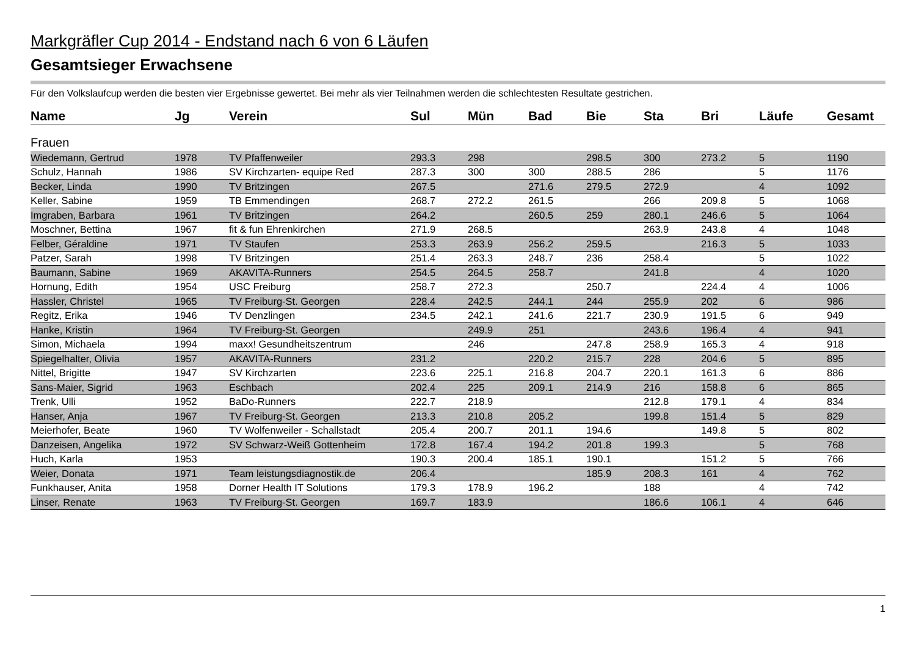Markgräfler Cup 2014 - Endstand nach 6 von 6 Läufen
Gesamtsieger Erwachsene
Für den Volkslaufcup werden die besten vier Ergebnisse gewertet. Bei mehr als vier Teilnahmen werden die schlechtesten Resultate gestrichen.
| Name | Jg | Verein | Sul | Mün | Bad | Bie | Sta | Bri | Läufe | Gesamt |
| --- | --- | --- | --- | --- | --- | --- | --- | --- | --- | --- |
| Frauen | | | | | | | | | | |
| Wiedemann, Gertrud | 1978 | TV Pfaffenweiler | 293.3 | 298 | | 298.5 | 300 | 273.2 | 5 | 1190 |
| Schulz, Hannah | 1986 | SV Kirchzarten- equipe Red | 287.3 | 300 | 300 | 288.5 | 286 | | 5 | 1176 |
| Becker, Linda | 1990 | TV Britzingen | 267.5 | | 271.6 | 279.5 | 272.9 | | 4 | 1092 |
| Keller, Sabine | 1959 | TB Emmendingen | 268.7 | 272.2 | 261.5 | | 266 | 209.8 | 5 | 1068 |
| Imgraben, Barbara | 1961 | TV Britzingen | 264.2 | | 260.5 | 259 | 280.1 | 246.6 | 5 | 1064 |
| Moschner, Bettina | 1967 | fit & fun Ehrenkirchen | 271.9 | 268.5 | | | 263.9 | 243.8 | 4 | 1048 |
| Felber, Géraldine | 1971 | TV Staufen | 253.3 | 263.9 | 256.2 | 259.5 | | 216.3 | 5 | 1033 |
| Patzer, Sarah | 1998 | TV Britzingen | 251.4 | 263.3 | 248.7 | 236 | 258.4 | | 5 | 1022 |
| Baumann, Sabine | 1969 | AKAVITA-Runners | 254.5 | 264.5 | 258.7 | | 241.8 | | 4 | 1020 |
| Hornung, Edith | 1954 | USC Freiburg | 258.7 | 272.3 | | 250.7 | | 224.4 | 4 | 1006 |
| Hassler, Christel | 1965 | TV Freiburg-St. Georgen | 228.4 | 242.5 | 244.1 | 244 | 255.9 | 202 | 6 | 986 |
| Regitz, Erika | 1946 | TV Denzlingen | 234.5 | 242.1 | 241.6 | 221.7 | 230.9 | 191.5 | 6 | 949 |
| Hanke, Kristin | 1964 | TV Freiburg-St. Georgen | | 249.9 | 251 | | 243.6 | 196.4 | 4 | 941 |
| Simon, Michaela | 1994 | maxx! Gesundheitszentrum | | 246 | | 247.8 | 258.9 | 165.3 | 4 | 918 |
| Spiegelhalter, Olivia | 1957 | AKAVITA-Runners | 231.2 | | 220.2 | 215.7 | 228 | 204.6 | 5 | 895 |
| Nittel, Brigitte | 1947 | SV Kirchzarten | 223.6 | 225.1 | 216.8 | 204.7 | 220.1 | 161.3 | 6 | 886 |
| Sans-Maier, Sigrid | 1963 | Eschbach | 202.4 | 225 | 209.1 | 214.9 | 216 | 158.8 | 6 | 865 |
| Trenk, Ulli | 1952 | BaDo-Runners | 222.7 | 218.9 | | | 212.8 | 179.1 | 4 | 834 |
| Hanser, Anja | 1967 | TV Freiburg-St. Georgen | 213.3 | 210.8 | 205.2 | | 199.8 | 151.4 | 5 | 829 |
| Meierhofer, Beate | 1960 | TV Wolfenweiler - Schallstadt | 205.4 | 200.7 | 201.1 | 194.6 | | 149.8 | 5 | 802 |
| Danzeisen, Angelika | 1972 | SV Schwarz-Weiß Gottenheim | 172.8 | 167.4 | 194.2 | 201.8 | 199.3 | | 5 | 768 |
| Huch, Karla | 1953 | | 190.3 | 200.4 | 185.1 | 190.1 | | 151.2 | 5 | 766 |
| Weier, Donata | 1971 | Team leistungsdiagnostik.de | 206.4 | | | 185.9 | 208.3 | 161 | 4 | 762 |
| Funkhauser, Anita | 1958 | Dorner Health IT Solutions | 179.3 | 178.9 | 196.2 | | 188 | | 4 | 742 |
| Linser, Renate | 1963 | TV Freiburg-St. Georgen | 169.7 | 183.9 | | | 186.6 | 106.1 | 4 | 646 |
1